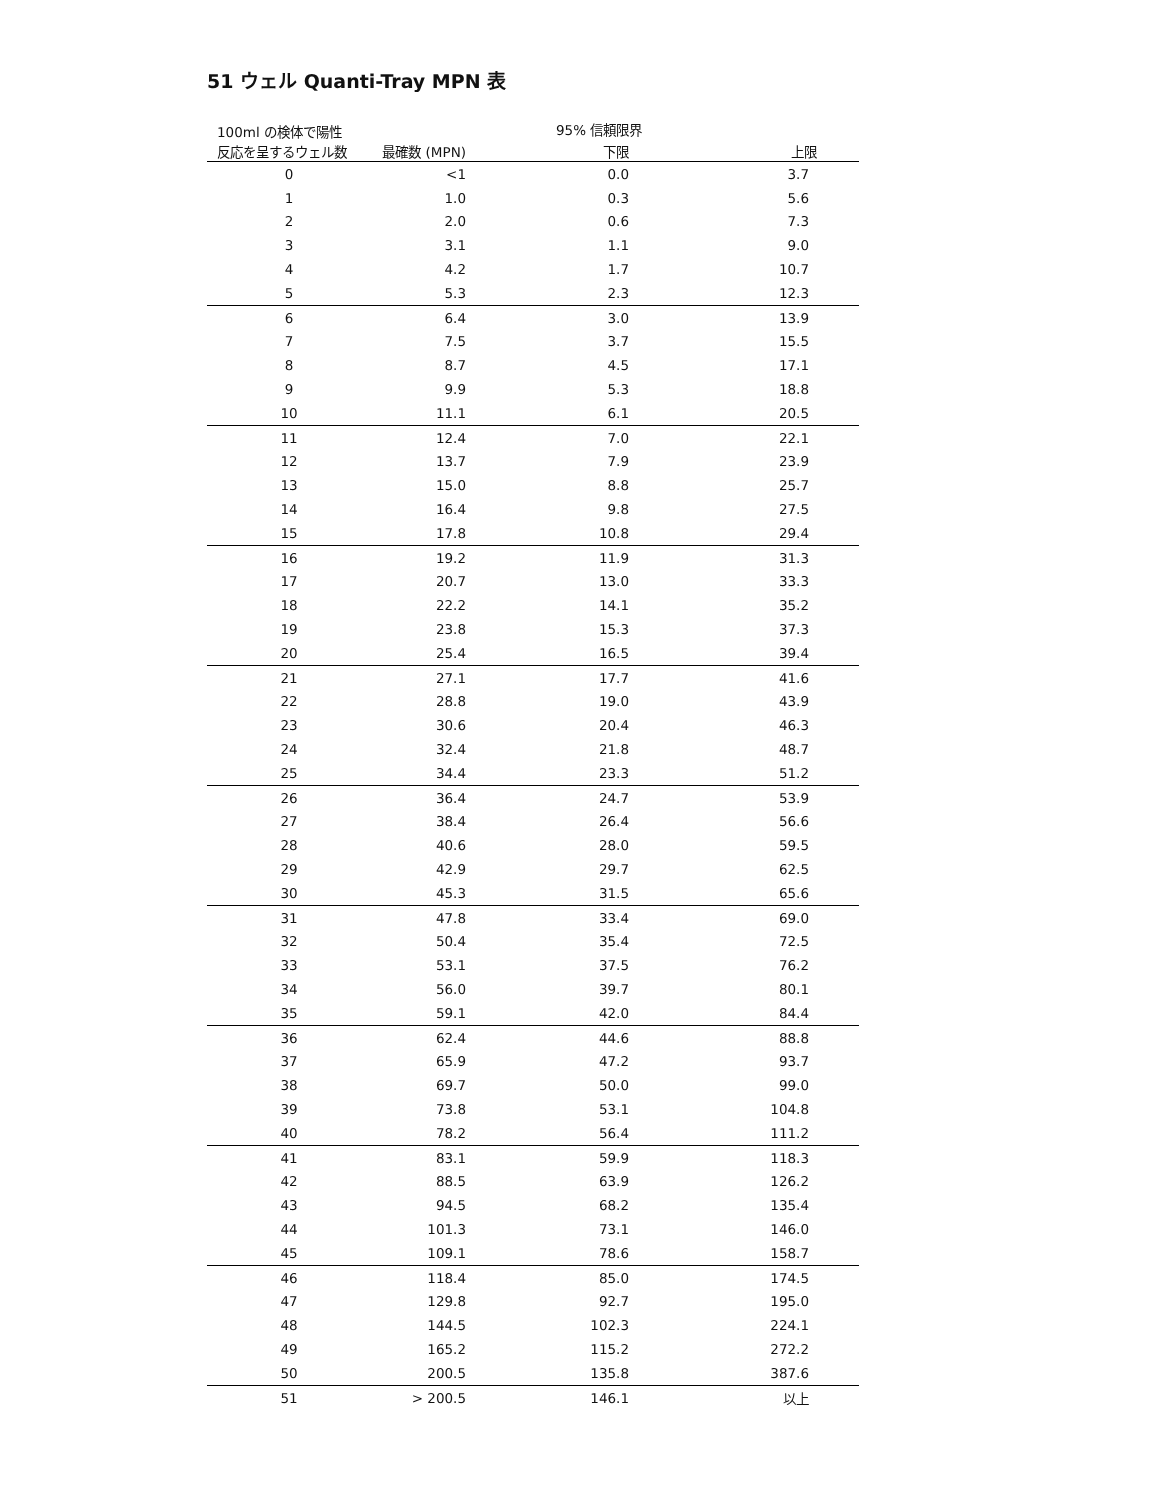51 ウェル Quanti-Tray MPN 表
| 100ml の検体で陽性 反応を呈するウェル数 | | 95% 信頼限界 | |
| --- | --- | --- | --- |
| | 最確数 (MPN) | 下限 | 上限 |
| 0 | <1 | 0.0 | 3.7 |
| 1 | 1.0 | 0.3 | 5.6 |
| 2 | 2.0 | 0.6 | 7.3 |
| 3 | 3.1 | 1.1 | 9.0 |
| 4 | 4.2 | 1.7 | 10.7 |
| 5 | 5.3 | 2.3 | 12.3 |
| 6 | 6.4 | 3.0 | 13.9 |
| 7 | 7.5 | 3.7 | 15.5 |
| 8 | 8.7 | 4.5 | 17.1 |
| 9 | 9.9 | 5.3 | 18.8 |
| 10 | 11.1 | 6.1 | 20.5 |
| 11 | 12.4 | 7.0 | 22.1 |
| 12 | 13.7 | 7.9 | 23.9 |
| 13 | 15.0 | 8.8 | 25.7 |
| 14 | 16.4 | 9.8 | 27.5 |
| 15 | 17.8 | 10.8 | 29.4 |
| 16 | 19.2 | 11.9 | 31.3 |
| 17 | 20.7 | 13.0 | 33.3 |
| 18 | 22.2 | 14.1 | 35.2 |
| 19 | 23.8 | 15.3 | 37.3 |
| 20 | 25.4 | 16.5 | 39.4 |
| 21 | 27.1 | 17.7 | 41.6 |
| 22 | 28.8 | 19.0 | 43.9 |
| 23 | 30.6 | 20.4 | 46.3 |
| 24 | 32.4 | 21.8 | 48.7 |
| 25 | 34.4 | 23.3 | 51.2 |
| 26 | 36.4 | 24.7 | 53.9 |
| 27 | 38.4 | 26.4 | 56.6 |
| 28 | 40.6 | 28.0 | 59.5 |
| 29 | 42.9 | 29.7 | 62.5 |
| 30 | 45.3 | 31.5 | 65.6 |
| 31 | 47.8 | 33.4 | 69.0 |
| 32 | 50.4 | 35.4 | 72.5 |
| 33 | 53.1 | 37.5 | 76.2 |
| 34 | 56.0 | 39.7 | 80.1 |
| 35 | 59.1 | 42.0 | 84.4 |
| 36 | 62.4 | 44.6 | 88.8 |
| 37 | 65.9 | 47.2 | 93.7 |
| 38 | 69.7 | 50.0 | 99.0 |
| 39 | 73.8 | 53.1 | 104.8 |
| 40 | 78.2 | 56.4 | 111.2 |
| 41 | 83.1 | 59.9 | 118.3 |
| 42 | 88.5 | 63.9 | 126.2 |
| 43 | 94.5 | 68.2 | 135.4 |
| 44 | 101.3 | 73.1 | 146.0 |
| 45 | 109.1 | 78.6 | 158.7 |
| 46 | 118.4 | 85.0 | 174.5 |
| 47 | 129.8 | 92.7 | 195.0 |
| 48 | 144.5 | 102.3 | 224.1 |
| 49 | 165.2 | 115.2 | 272.2 |
| 50 | 200.5 | 135.8 | 387.6 |
| 51 | > 200.5 | 146.1 | 以上 |